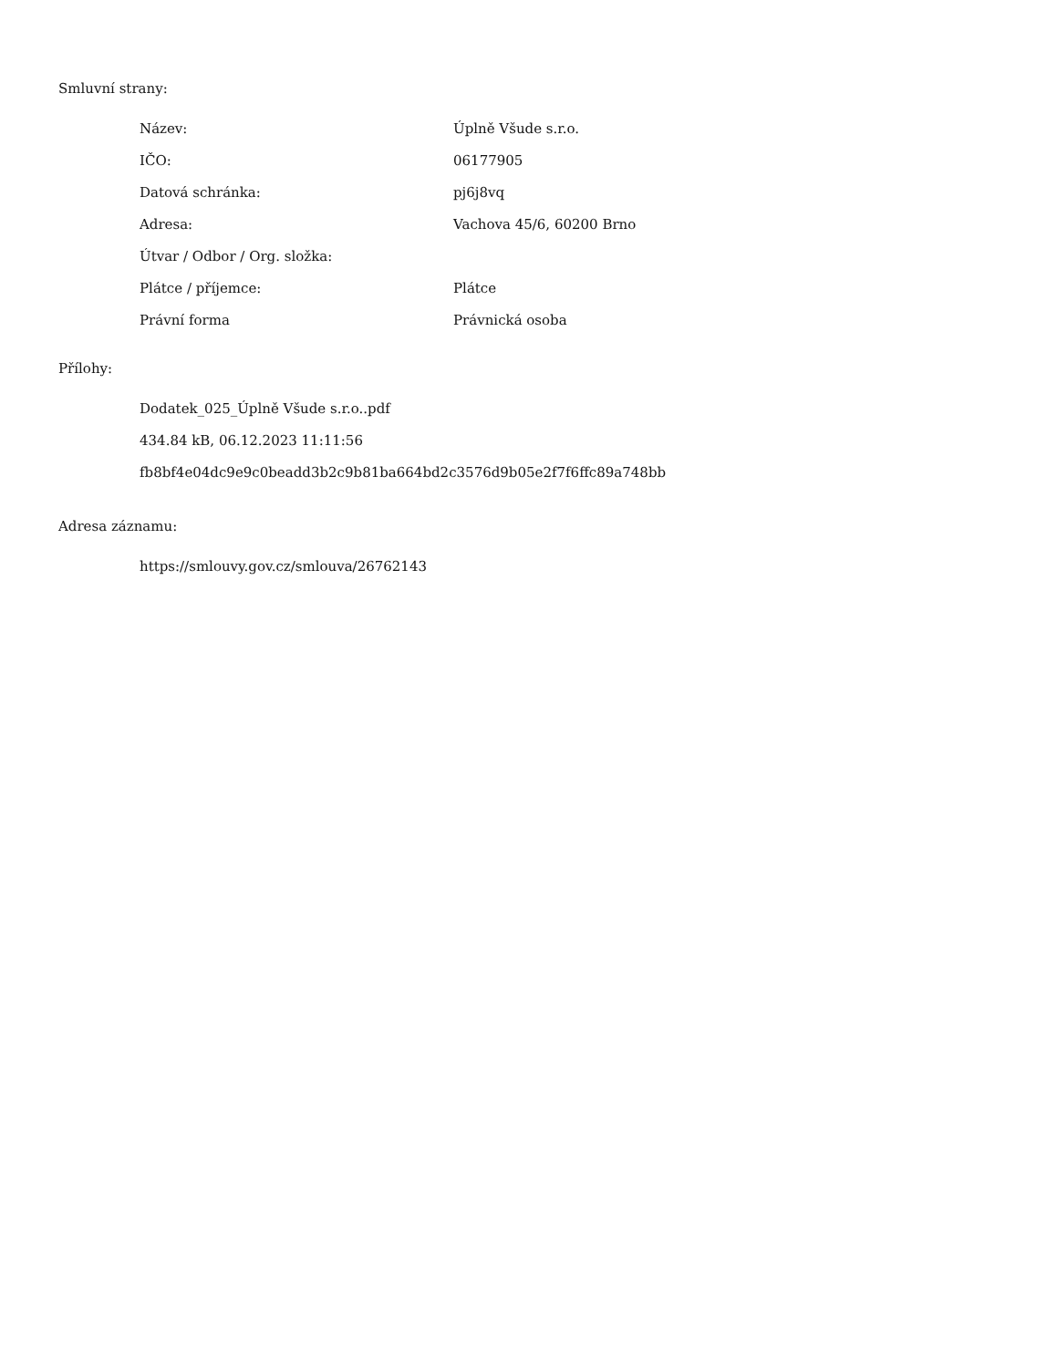Smluvní strany:
| Název: | Úplně Všude s.r.o. |
| IČO: | 06177905 |
| Datová schránka: | pj6j8vq |
| Adresa: | Vachova 45/6, 60200 Brno |
| Útvar / Odbor / Org. složka: | |
| Plátce / příjemce: | Plátce |
| Právní forma | Právnická osoba |
Přílohy:
Dodatek_025_Úplně Všude s.r.o..pdf
434.84 kB, 06.12.2023 11:11:56
fb8bf4e04dc9e9c0beadd3b2c9b81ba664bd2c3576d9b05e2f7f6ffc89a748bb
Adresa záznamu:
https://smlouvy.gov.cz/smlouva/26762143